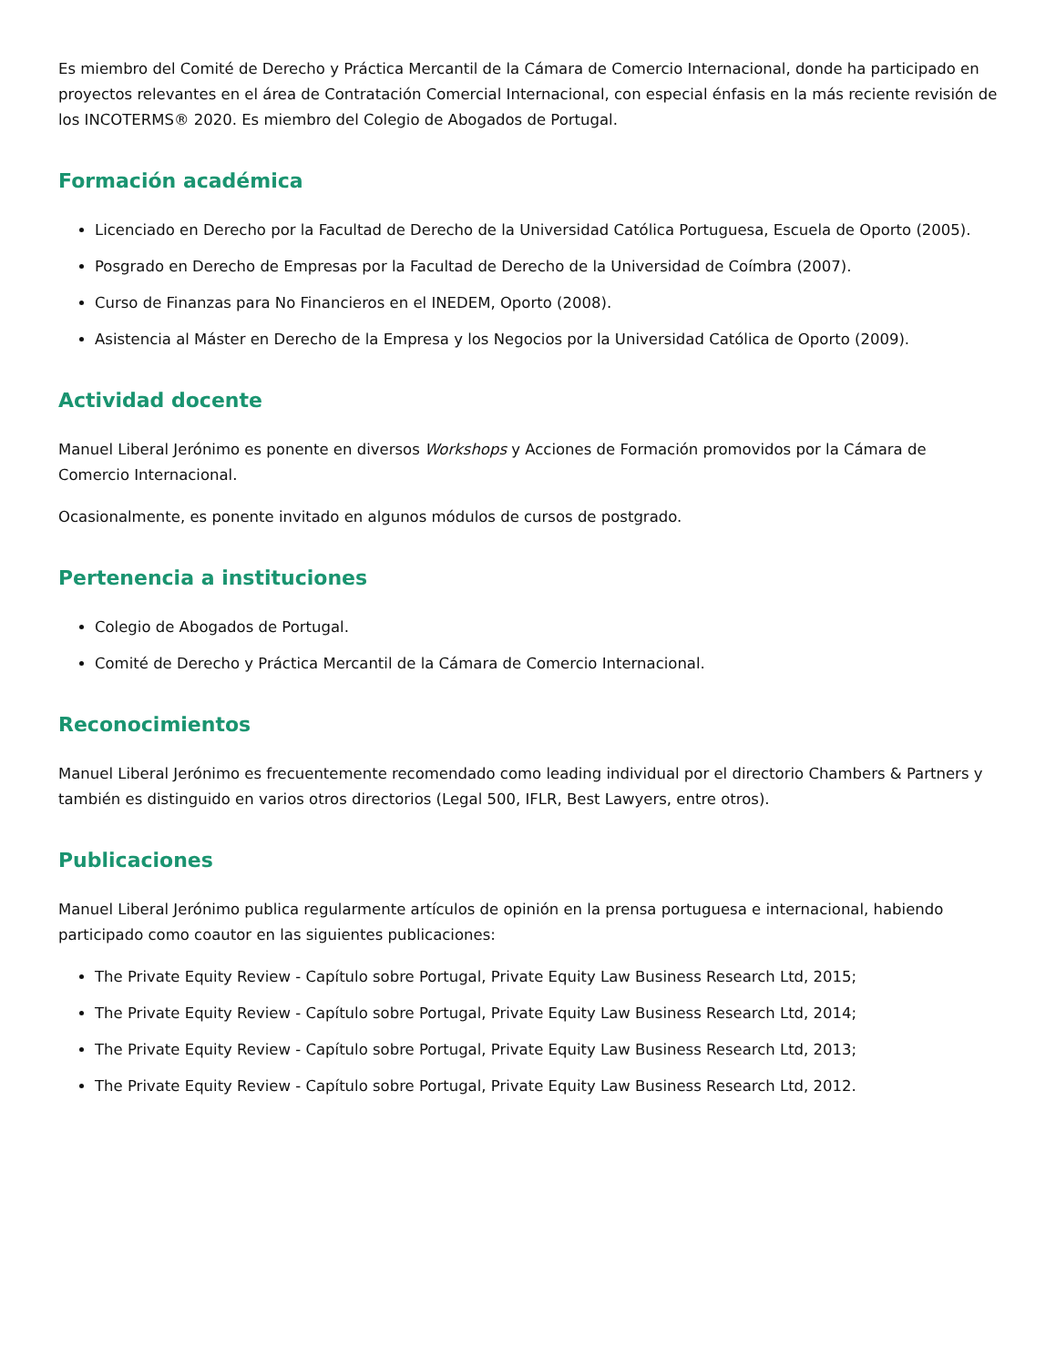Es miembro del Comité de Derecho y Práctica Mercantil de la Cámara de Comercio Internacional, donde ha participado en proyectos relevantes en el área de Contratación Comercial Internacional, con especial énfasis en la más reciente revisión de los INCOTERMS® 2020. Es miembro del Colegio de Abogados de Portugal.
Formación académica
Licenciado en Derecho por la Facultad de Derecho de la Universidad Católica Portuguesa, Escuela de Oporto (2005).
Posgrado en Derecho de Empresas por la Facultad de Derecho de la Universidad de Coímbra (2007).
Curso de Finanzas para No Financieros en el INEDEM, Oporto (2008).
Asistencia al Máster en Derecho de la Empresa y los Negocios por la Universidad Católica de Oporto (2009).
Actividad docente
Manuel Liberal Jerónimo es ponente en diversos Workshops y Acciones de Formación promovidos por la Cámara de Comercio Internacional.
Ocasionalmente, es ponente invitado en algunos módulos de cursos de postgrado.
Pertenencia a instituciones
Colegio de Abogados de Portugal.
Comité de Derecho y Práctica Mercantil de la Cámara de Comercio Internacional.
Reconocimientos
Manuel Liberal Jerónimo es frecuentemente recomendado como leading individual por el directorio Chambers & Partners y también es distinguido en varios otros directorios (Legal 500, IFLR, Best Lawyers, entre otros).
Publicaciones
Manuel Liberal Jerónimo publica regularmente artículos de opinión en la prensa portuguesa e internacional, habiendo participado como coautor en las siguientes publicaciones:
The Private Equity Review - Capítulo sobre Portugal, Private Equity Law Business Research Ltd, 2015;
The Private Equity Review - Capítulo sobre Portugal, Private Equity Law Business Research Ltd, 2014;
The Private Equity Review - Capítulo sobre Portugal, Private Equity Law Business Research Ltd, 2013;
The Private Equity Review - Capítulo sobre Portugal, Private Equity Law Business Research Ltd, 2012.